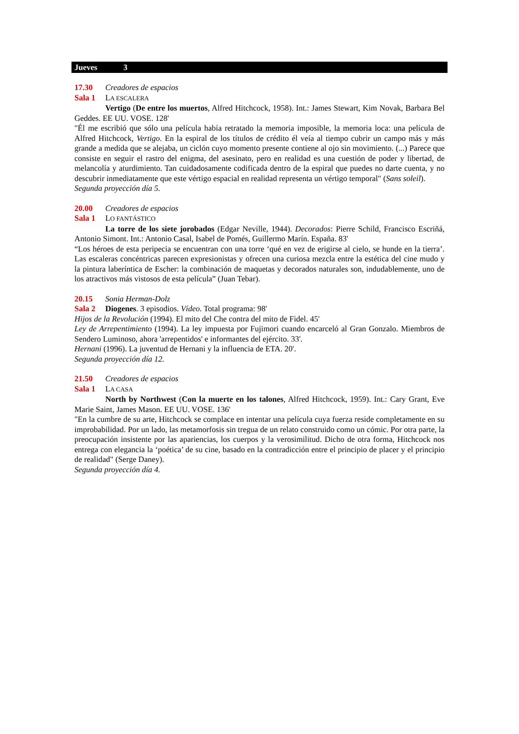Jueves 3
17.30 Creadores de espacios
Sala 1 LA ESCALERA
Vertigo (De entre los muertos, Alfred Hitchcock, 1958). Int.: James Stewart, Kim Novak, Barbara Bel Geddes. EE UU. VOSE. 128'
"Él me escribió que sólo una película había retratado la memoria imposible, la memoria loca: una película de Alfred Hitchcock, Vertigo. En la espiral de los títulos de crédito él veía al tiempo cubrir un campo más y más grande a medida que se alejaba, un ciclón cuyo momento presente contiene al ojo sin movimiento. (...) Parece que consiste en seguir el rastro del enigma, del asesinato, pero en realidad es una cuestión de poder y libertad, de melancolía y aturdimiento. Tan cuidadosamente codificada dentro de la espiral que puedes no darte cuenta, y no descubrir inmediatamente que este vértigo espacial en realidad representa un vértigo temporal" (Sans soleil).
Segunda proyección día 5.
20.00 Creadores de espacios
Sala 1 LO FANTÁSTICO
La torre de los siete jorobados (Edgar Neville, 1944). Decorados: Pierre Schild, Francisco Escriñá, Antonio Simont. Int.: Antonio Casal, Isabel de Pomés, Guillermo Marín. España. 83'
“Los héroes de esta peripecia se encuentran con una torre ‘qué en vez de erigirse al cielo, se hunde en la tierra’. Las escaleras concéntricas parecen expresionistas y ofrecen una curiosa mezcla entre la estética del cine mudo y la pintura laberíntica de Escher: la combinación de maquetas y decorados naturales son, indudablemente, uno de los atractivos más vistosos de esta película” (Juan Tebar).
20.15 Sonia Herman-Dolz
Sala 2 Diogenes. 3 episodios. Vídeo. Total programa: 98'
Hijos de la Revolución (1994). El mito del Che contra del mito de Fidel. 45'
Ley de Arrepentimiento (1994). La ley impuesta por Fujimori cuando encarceló al Gran Gonzalo. Miembros de Sendero Luminoso, ahora 'arrepentidos' e informantes del ejército. 33'.
Hernani (1996). La juventud de Hernani y la influencia de ETA. 20'.
Segunda proyección día 12.
21.50 Creadores de espacios
Sala 1 LA CASA
North by Northwest (Con la muerte en los talones, Alfred Hitchcock, 1959). Int.: Cary Grant, Eve Marie Saint, James Mason. EE UU. VOSE. 136'
"En la cumbre de su arte, Hitchcock se complace en intentar una película cuya fuerza reside completamente en su improbabilidad. Por un lado, las metamorfosis sin tregua de un relato construido como un cómic. Por otra parte, la preocupación insistente por las apariencias, los cuerpos y la verosimilitud. Dicho de otra forma, Hitchcock nos entrega con elegancia la ‘poética’ de su cine, basado en la contradicción entre el principio de placer y el principio de realidad" (Serge Daney).
Segunda proyección día 4.